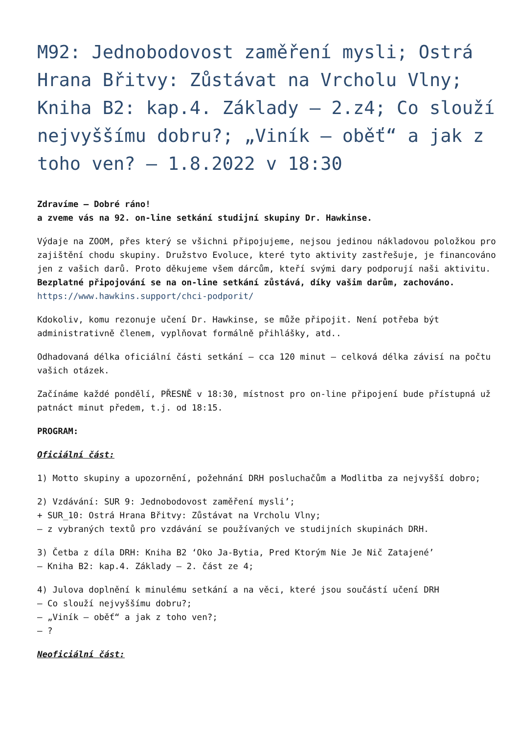M92: Jednobodovost zaměření mysli; Ostrá Hrana Břitvy: Zůstávat na Vrcholu Vlny; Kniha B2: kap.4. Základy – 2.z4; Co slouží nejvyššímu dobru?; „Viník – oběť“ a jak z toho ven? – 1.8.2022 v 18:30
Zdravíme – Dobré ráno!
a zveme vás na 92. on-line setkání studijní skupiny Dr. Hawkinse.
Výdaje na ZOOM, přes který se všichni připojujeme, nejsou jedinou nákladovou položkou pro zajištění chodu skupiny. Družstvo Evoluce, které tyto aktivity zastřešuje, je financováno jen z vašich darů. Proto děkujeme všem dárcům, kteří svými dary podporují naši aktivitu.
Bezplatné připojování se na on-line setkání zůstává, díky vašim darům, zachováno.
https://www.hawkins.support/chci-podporit/
Kdokoliv, komu rezonuje učení Dr. Hawkinse, se může připojit. Není potřeba být administrativně členem, vyplňovat formálně přihlášky, atd..
Odhadovaná délka oficiální části setkání – cca 120 minut – celková délka závisí na počtu vašich otázek.
Začínáme každé pondělí, PŘESNĚ v 18:30, místnost pro on-line připojení bude přístupná už patnáct minut předem, t.j. od 18:15.
PROGRAM:
Oficiální část:
1) Motto skupiny a upozornění, požehnání DRH posluchačům a Modlitba za nejvyšší dobro;
2) Vzdávání: SUR 9: Jednobodovost zaměření mysli’;
+ SUR_10: Ostrá Hrana Břitvy: Zůstávat na Vrcholu Vlny;
– z vybraných textů pro vzdávání se používaných ve studijních skupinách DRH.
3) Četba z díla DRH: Kniha B2 ‘Oko Ja-Bytia, Pred Ktorým Nie Je Nič Zatajené’
– Kniha B2: kap.4. Základy – 2. část ze 4;
4) Julova doplnění k minulému setkání a na věci, které jsou součástí učení DRH
– Co slouží nejvyššímu dobru?;
– „Viník – oběť“ a jak z toho ven?;
– ?
Neoficiální část: